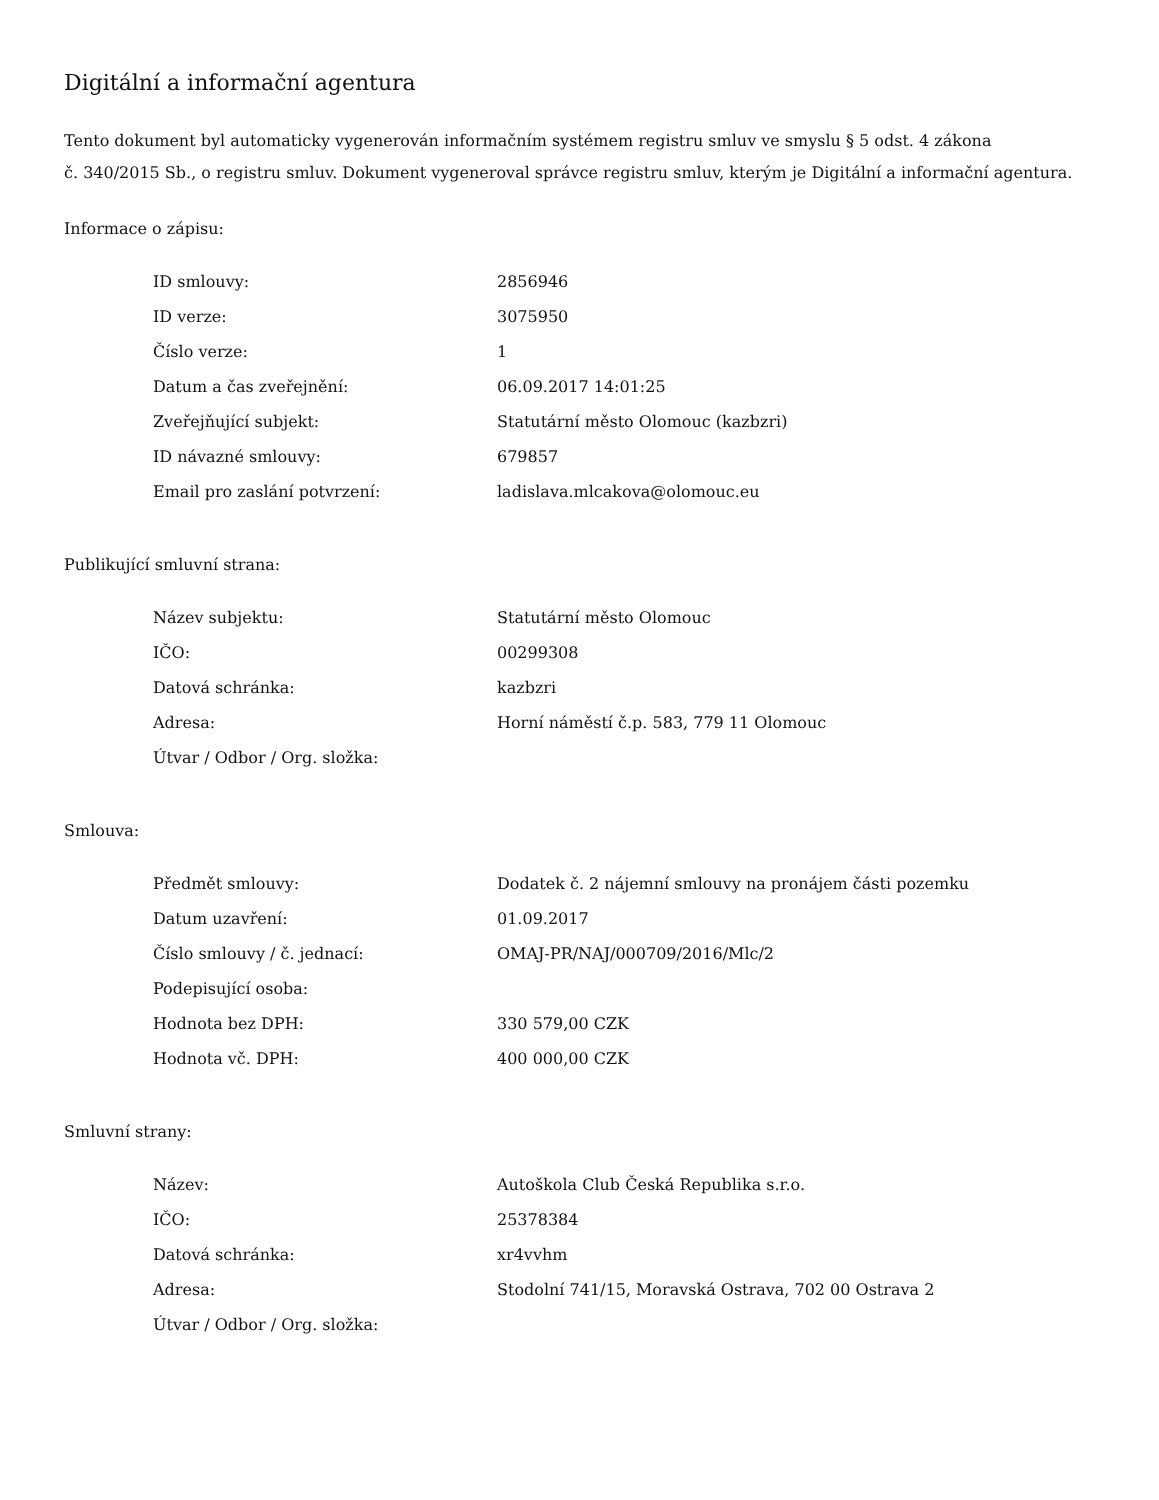Digitální a informační agentura
Tento dokument byl automaticky vygenerován informačním systémem registru smluv ve smyslu § 5 odst. 4 zákona
č. 340/2015 Sb., o registru smluv. Dokument vygeneroval správce registru smluv, kterým je Digitální a informační agentura.
Informace o zápisu:
| ID smlouvy: | 2856946 |
| ID verze: | 3075950 |
| Číslo verze: | 1 |
| Datum a čas zveřejnění: | 06.09.2017 14:01:25 |
| Zveřejňující subjekt: | Statutární město Olomouc (kazbzri) |
| ID návazné smlouvy: | 679857 |
| Email pro zaslání potvrzení: | ladislava.mlcakova@olomouc.eu |
Publikující smluvní strana:
| Název subjektu: | Statutární město Olomouc |
| IČO: | 00299308 |
| Datová schránka: | kazbzri |
| Adresa: | Horní náměstí č.p. 583, 779 11 Olomouc |
| Útvar / Odbor / Org. složka: | |
Smlouva:
| Předmět smlouvy: | Dodatek č. 2 nájemní smlouvy na pronájem části pozemku |
| Datum uzavření: | 01.09.2017 |
| Číslo smlouvy / č. jednací: | OMAJ-PR/NAJ/000709/2016/Mlc/2 |
| Podepisující osoba: | |
| Hodnota bez DPH: | 330 579,00 CZK |
| Hodnota vč. DPH: | 400 000,00 CZK |
Smluvní strany:
| Název: | Autoškola Club Česká Republika s.r.o. |
| IČO: | 25378384 |
| Datová schránka: | xr4vvhm |
| Adresa: | Stodolní 741/15, Moravská Ostrava, 702 00 Ostrava 2 |
| Útvar / Odbor / Org. složka: | |